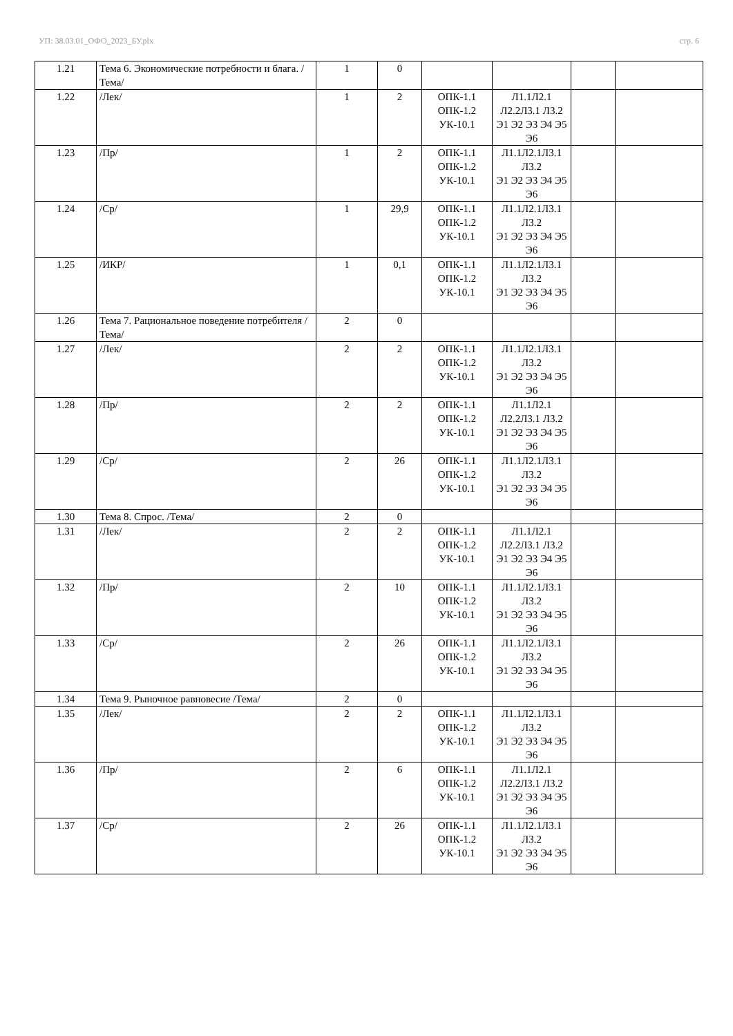УП: 38.03.01_ОФО_2023_БУ.plx стр. 6
| 1.21 | Тема 6. Экономические потребности и блага. /Тема/ | 1 | 0 | | | | |
| 1.22 | /Лек/ | 1 | 2 | ОПК-1.1 ОПК-1.2 УК-10.1 | Л1.1Л2.1 Л2.2Л3.1 Л3.2 Э1 Э2 Э3 Э4 Э5 Э6 | | |
| 1.23 | /Пр/ | 1 | 2 | ОПК-1.1 ОПК-1.2 УК-10.1 | Л1.1Л2.1Л3.1 Л3.2 Э1 Э2 Э3 Э4 Э5 Э6 | | |
| 1.24 | /Ср/ | 1 | 29,9 | ОПК-1.1 ОПК-1.2 УК-10.1 | Л1.1Л2.1Л3.1 Л3.2 Э1 Э2 Э3 Э4 Э5 Э6 | | |
| 1.25 | /ИКР/ | 1 | 0,1 | ОПК-1.1 ОПК-1.2 УК-10.1 | Л1.1Л2.1Л3.1 Л3.2 Э1 Э2 Э3 Э4 Э5 Э6 | | |
| 1.26 | Тема 7. Рациональное поведение потребителя /Тема/ | 2 | 0 | | | | |
| 1.27 | /Лек/ | 2 | 2 | ОПК-1.1 ОПК-1.2 УК-10.1 | Л1.1Л2.1Л3.1 Л3.2 Э1 Э2 Э3 Э4 Э5 Э6 | | |
| 1.28 | /Пр/ | 2 | 2 | ОПК-1.1 ОПК-1.2 УК-10.1 | Л1.1Л2.1 Л2.2Л3.1 Л3.2 Э1 Э2 Э3 Э4 Э5 Э6 | | |
| 1.29 | /Ср/ | 2 | 26 | ОПК-1.1 ОПК-1.2 УК-10.1 | Л1.1Л2.1Л3.1 Л3.2 Э1 Э2 Э3 Э4 Э5 Э6 | | |
| 1.30 | Тема 8. Спрос. /Тема/ | 2 | 0 | | | | |
| 1.31 | /Лек/ | 2 | 2 | ОПК-1.1 ОПК-1.2 УК-10.1 | Л1.1Л2.1 Л2.2Л3.1 Л3.2 Э1 Э2 Э3 Э4 Э5 Э6 | | |
| 1.32 | /Пр/ | 2 | 10 | ОПК-1.1 ОПК-1.2 УК-10.1 | Л1.1Л2.1Л3.1 Л3.2 Э1 Э2 Э3 Э4 Э5 Э6 | | |
| 1.33 | /Ср/ | 2 | 26 | ОПК-1.1 ОПК-1.2 УК-10.1 | Л1.1Л2.1Л3.1 Л3.2 Э1 Э2 Э3 Э4 Э5 Э6 | | |
| 1.34 | Тема 9. Рыночное равновесие /Тема/ | 2 | 0 | | | | |
| 1.35 | /Лек/ | 2 | 2 | ОПК-1.1 ОПК-1.2 УК-10.1 | Л1.1Л2.1Л3.1 Л3.2 Э1 Э2 Э3 Э4 Э5 Э6 | | |
| 1.36 | /Пр/ | 2 | 6 | ОПК-1.1 ОПК-1.2 УК-10.1 | Л1.1Л2.1 Л2.2Л3.1 Л3.2 Э1 Э2 Э3 Э4 Э5 Э6 | | |
| 1.37 | /Ср/ | 2 | 26 | ОПК-1.1 ОПК-1.2 УК-10.1 | Л1.1Л2.1Л3.1 Л3.2 Э1 Э2 Э3 Э4 Э5 Э6 | | |